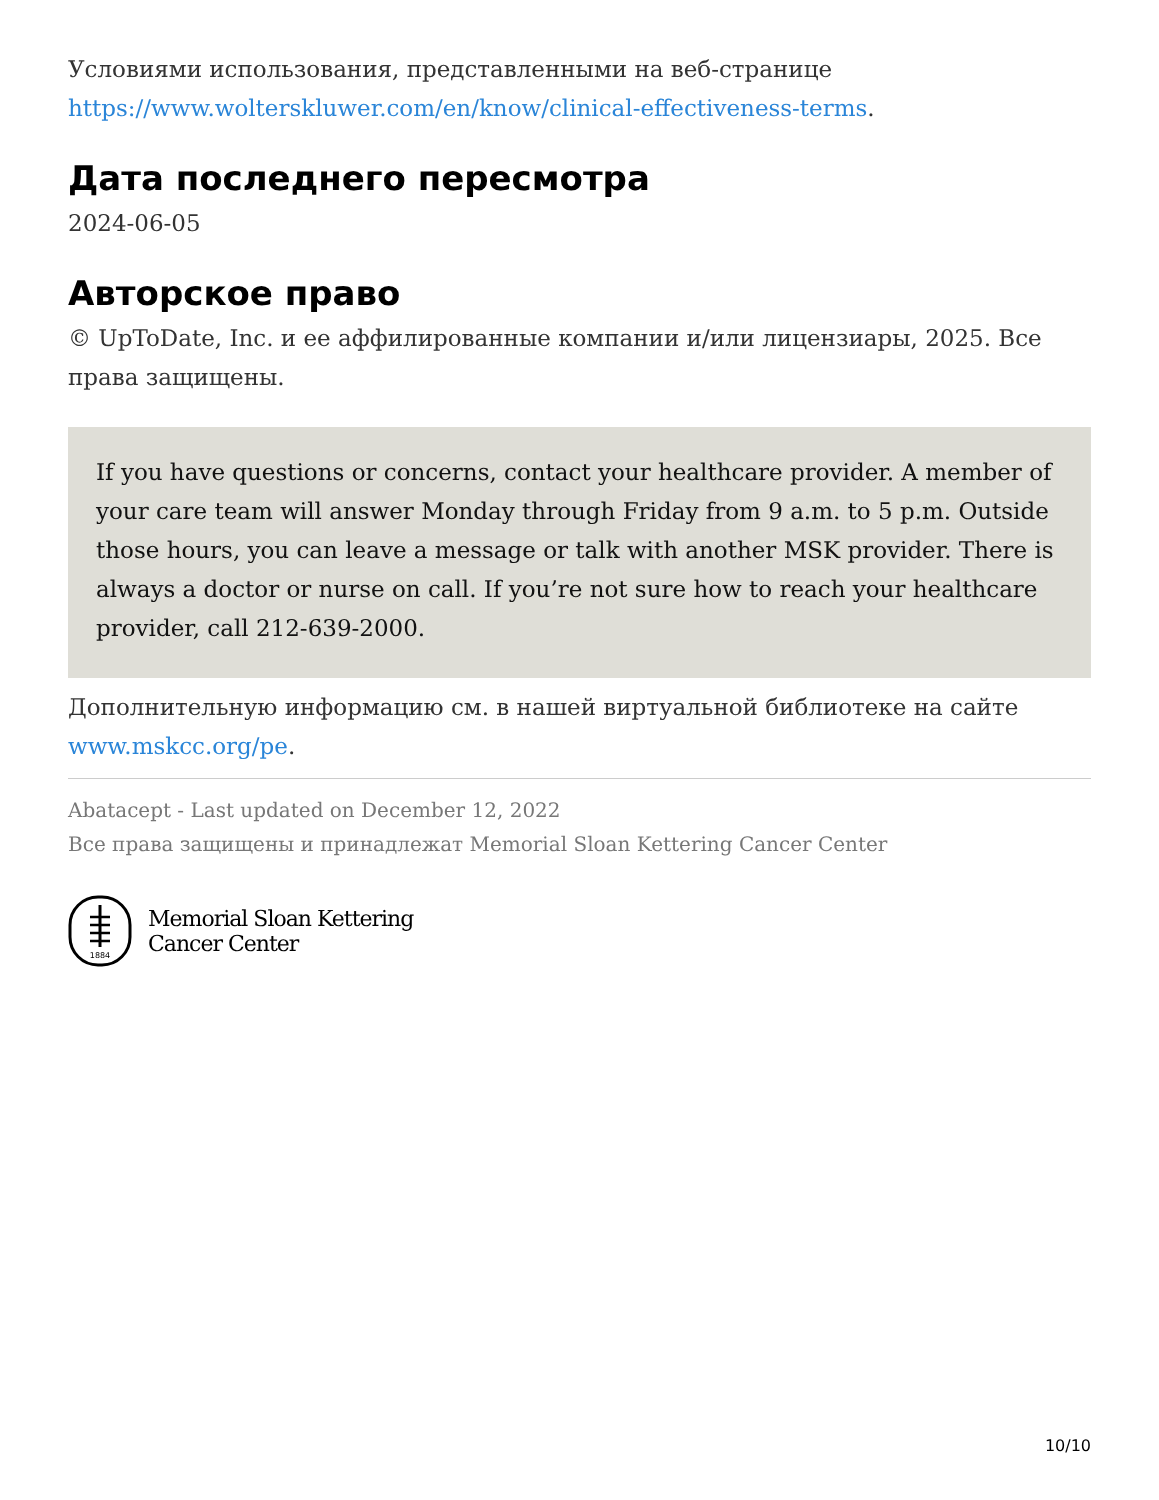Условиями использования, представленными на веб-странице https://www.wolterskluwer.com/en/know/clinical-effectiveness-terms.
Дата последнего пересмотра
2024-06-05
Авторское право
© UpToDate, Inc. и ее аффилированные компании и/или лицензиары, 2025. Все права защищены.
If you have questions or concerns, contact your healthcare provider. A member of your care team will answer Monday through Friday from 9 a.m. to 5 p.m. Outside those hours, you can leave a message or talk with another MSK provider. There is always a doctor or nurse on call. If you’re not sure how to reach your healthcare provider, call 212-639-2000.
Дополнительную информацию см. в нашей виртуальной библиотеке на сайте www.mskcc.org/pe.
Abatacept - Last updated on December 12, 2022
Все права защищены и принадлежат Memorial Sloan Kettering Cancer Center
1884
Memorial Sloan Kettering
Cancer Center
10/10